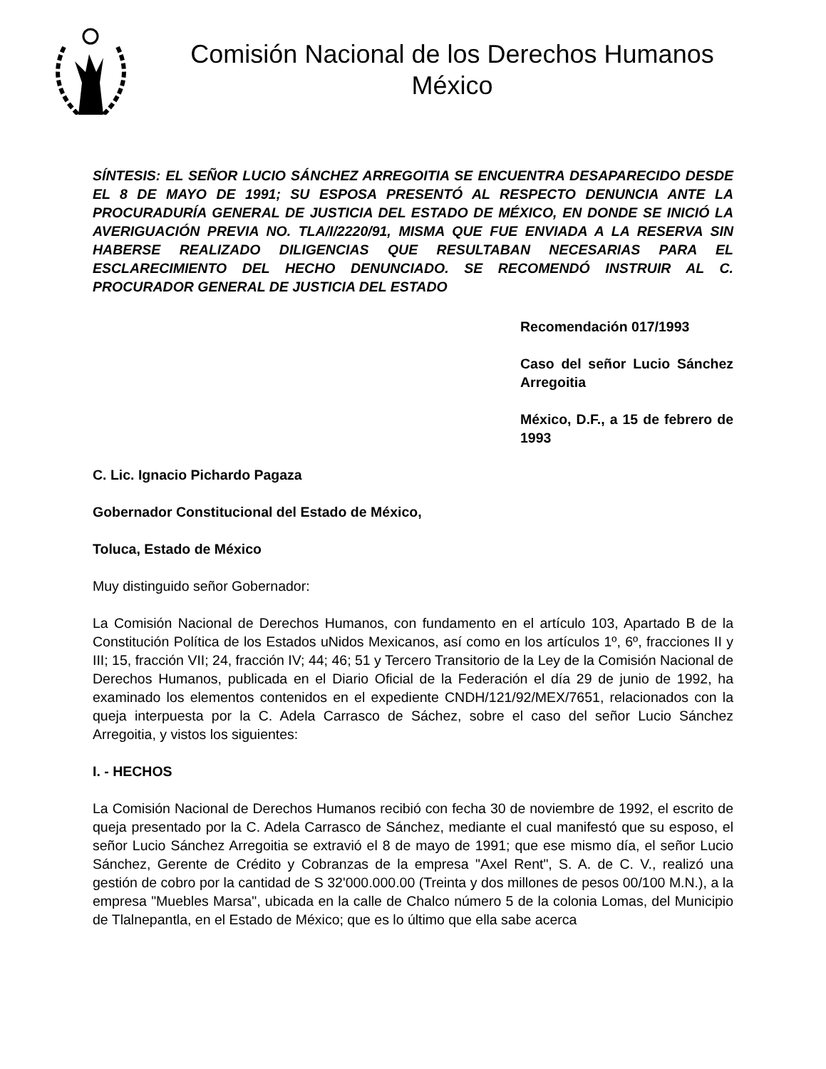Comisión Nacional de los Derechos Humanos
México
SÍNTESIS: EL SEÑOR LUCIO SÁNCHEZ ARREGOITIA SE ENCUENTRA DESAPARECIDO DESDE EL 8 DE MAYO DE 1991; SU ESPOSA PRESENTÓ AL RESPECTO DENUNCIA ANTE LA PROCURADURÍA GENERAL DE JUSTICIA DEL ESTADO DE MÉXICO, EN DONDE SE INICIÓ LA AVERIGUACIÓN PREVIA NO. TLA/I/2220/91, MISMA QUE FUE ENVIADA A LA RESERVA SIN HABERSE REALIZADO DILIGENCIAS QUE RESULTABAN NECESARIAS PARA EL ESCLARECIMIENTO DEL HECHO DENUNCIADO. SE RECOMENDÓ INSTRUIR AL C. PROCURADOR GENERAL DE JUSTICIA DEL ESTADO
Recomendación 017/1993
Caso del señor Lucio Sánchez Arregoitia
México, D.F., a 15 de febrero de 1993
C. Lic. Ignacio Pichardo Pagaza
Gobernador Constitucional del Estado de México,
Toluca, Estado de México
Muy distinguido señor Gobernador:
La Comisión Nacional de Derechos Humanos, con fundamento en el artículo 103, Apartado B de la Constitución Política de los Estados uNidos Mexicanos, así como en los artículos 1º, 6º, fracciones II y III; 15, fracción VII; 24, fracción IV; 44; 46; 51 y Tercero Transitorio de la Ley de la Comisión Nacional de Derechos Humanos, publicada en el Diario Oficial de la Federación el día 29 de junio de 1992, ha examinado los elementos contenidos en el expediente CNDH/121/92/MEX/7651, relacionados con la queja interpuesta por la C. Adela Carrasco de Sáchez, sobre el caso del señor Lucio Sánchez Arregoitia, y vistos los siguientes:
I. - HECHOS
La Comisión Nacional de Derechos Humanos recibió con fecha 30 de noviembre de 1992, el escrito de queja presentado por la C. Adela Carrasco de Sánchez, mediante el cual manifestó que su esposo, el señor Lucio Sánchez Arregoitia se extravió el 8 de mayo de 1991; que ese mismo día, el señor Lucio Sánchez, Gerente de Crédito y Cobranzas de la empresa "Axel Rent", S. A. de C. V., realizó una gestión de cobro por la cantidad de S 32'000.000.00 (Treinta y dos millones de pesos 00/100 M.N.), a la empresa "Muebles Marsa", ubicada en la calle de Chalco número 5 de la colonia Lomas, del Municipio de Tlalnepantla, en el Estado de México; que es lo último que ella sabe acerca